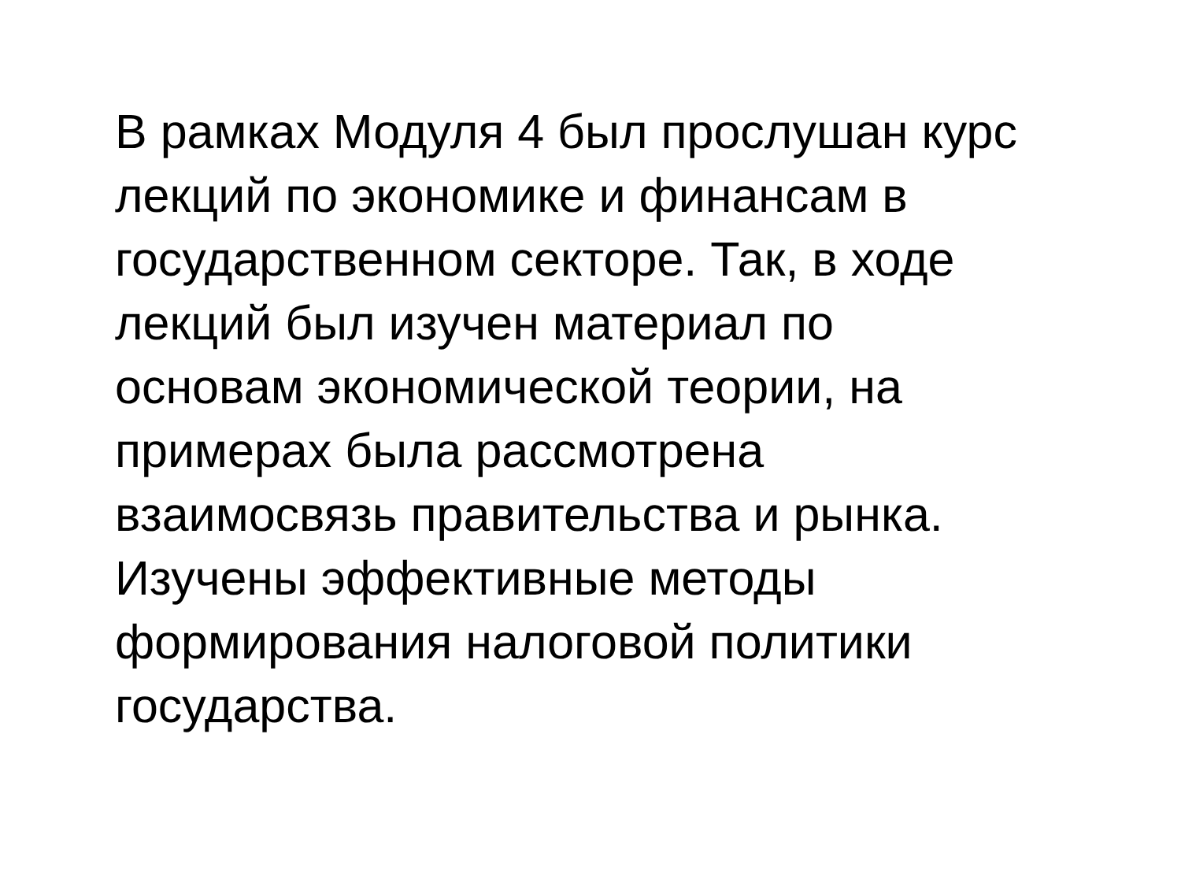В рамках Модуля 4 был прослушан курс
лекций по экономике и финансам в
государственном секторе. Так, в ходе
лекций был изучен материал по
основам экономической теории, на
примерах была рассмотрена
взаимосвязь правительства и рынка.
Изучены эффективные методы
формирования налоговой политики
государства.